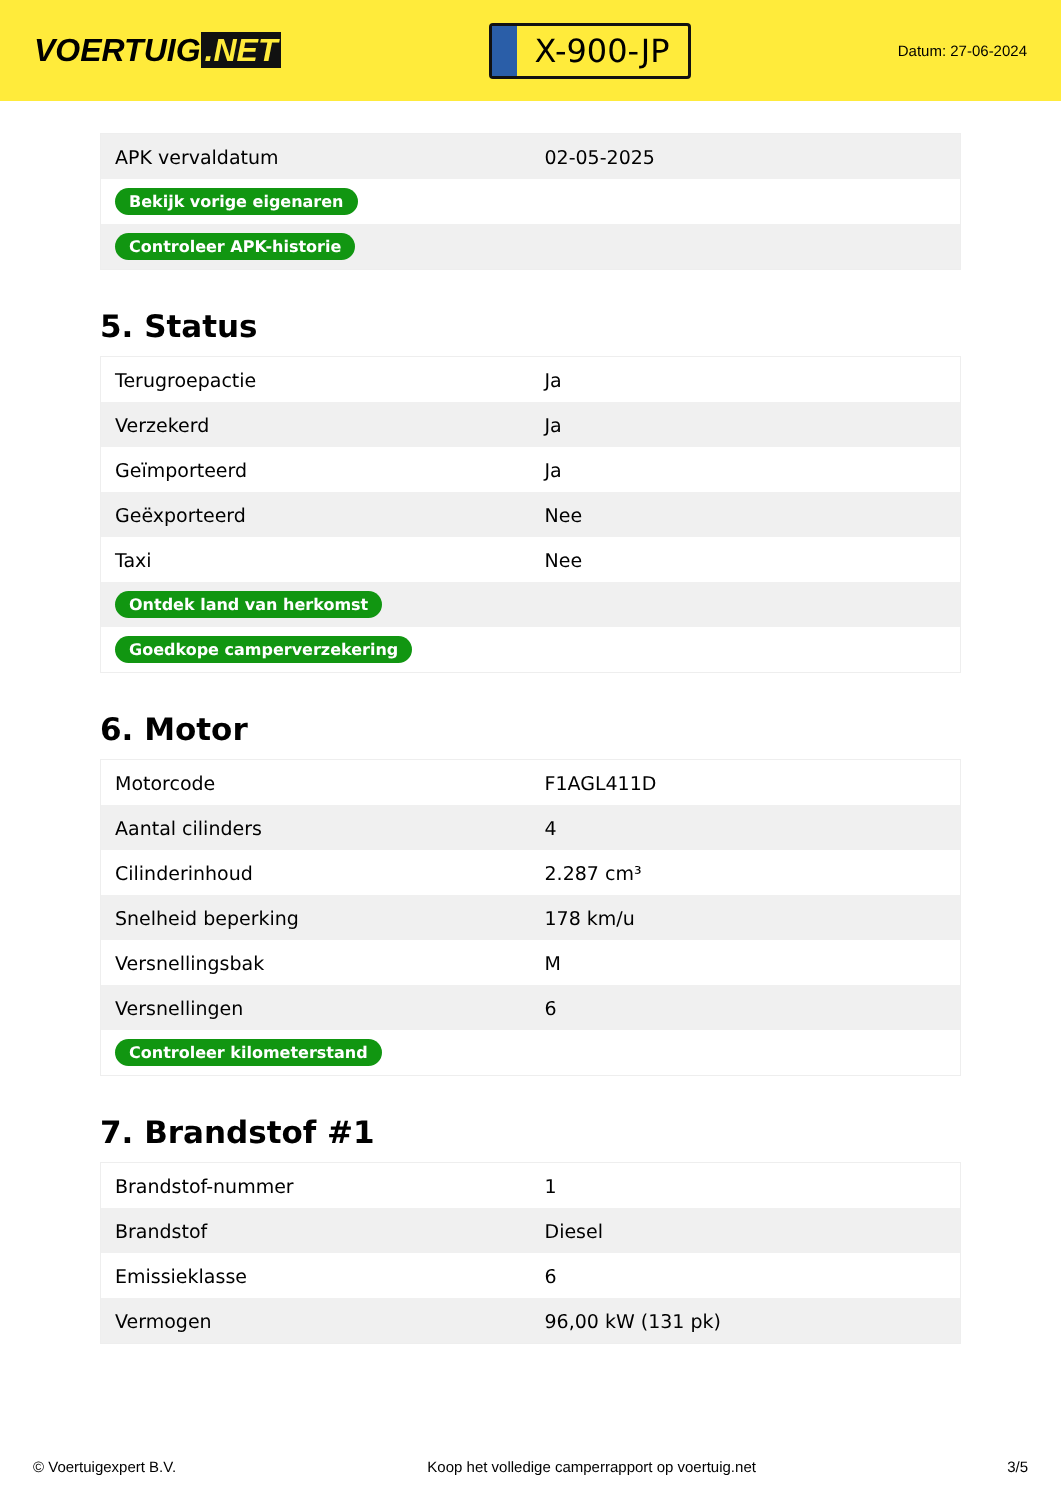VOERTUIG.NET
X-900-JP
Datum: 27-06-2024
| APK vervaldatum | 02-05-2025 |
| Bekijk vorige eigenaren | |
| Controleer APK-historie | |
5. Status
| Terugroepactie | Ja |
| Verzekerd | Ja |
| Geïmporteerd | Ja |
| Geëxporteerd | Nee |
| Taxi | Nee |
| Ontdek land van herkomst | |
| Goedkope camperverzekering | |
6. Motor
| Motorcode | F1AGL411D |
| Aantal cilinders | 4 |
| Cilinderinhoud | 2.287 cm³ |
| Snelheid beperking | 178 km/u |
| Versnellingsbak | M |
| Versnellingen | 6 |
| Controleer kilometerstand | |
7. Brandstof #1
| Brandstof-nummer | 1 |
| Brandstof | Diesel |
| Emissieklasse | 6 |
| Vermogen | 96,00 kW (131 pk) |
© Voertuigexpert B.V. Koop het volledige camperrapport op voertuig.net 3/5